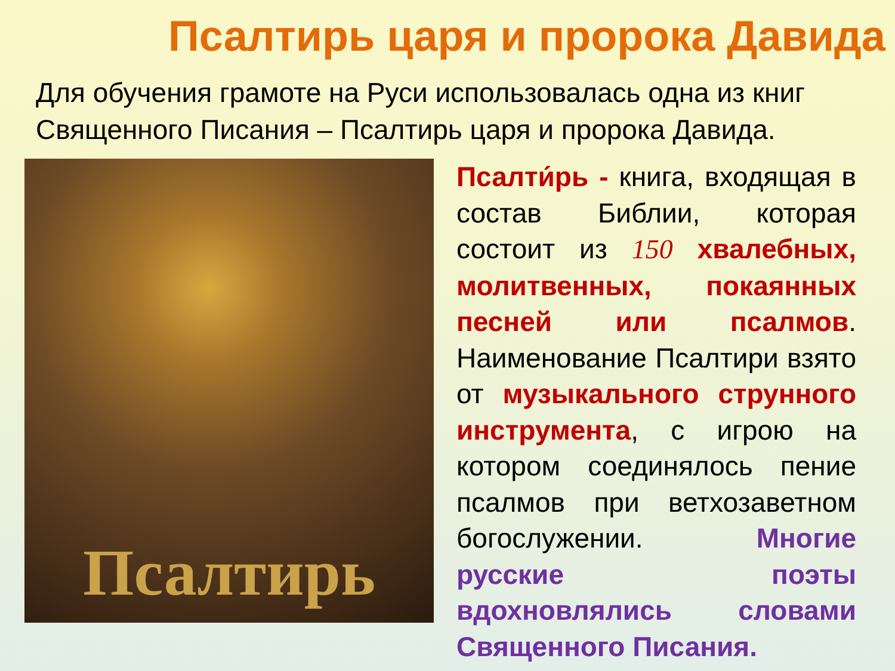Псалтирь царя и пророка Давида
Для обучения грамоте на Руси использовалась одна из книг Священного Писания – Псалтирь царя и пророка Давида.
Псалтирь
Псалти́рь - книга, входящая в состав Библии, которая состоит из 150 хвалебных, молитвенных, покаянных песней или псалмов. Наименование Псалтири взято от музыкального струнного инструмента, с игрою на котором соединялось пение псалмов при ветхозаветном богослужении. Многие русские поэты вдохновлялись словами Священного Писания.